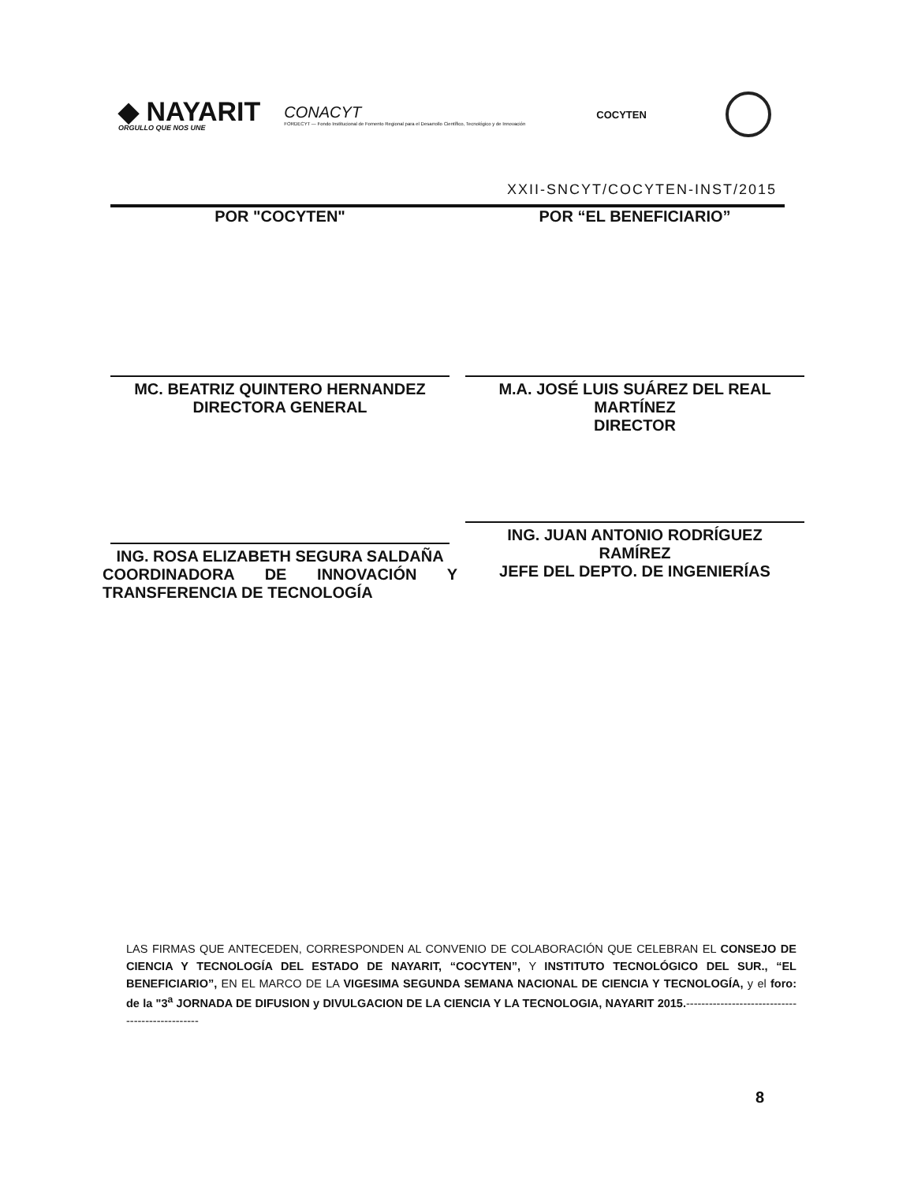◆ NAYARIT
ORGULLO QUE NOS UNE
CONACYT
FORDECYT — Fondo Institucional de Fomento Regional para el Desarrollo Científico, Tecnológico y de Innovación
COCYTEN
XXII-SNCYT/COCYTEN-INST/2015
POR "COCYTEN"
MC. BEATRIZ QUINTERO HERNANDEZ
DIRECTORA GENERAL
ING. ROSA ELIZABETH SEGURA SALDAÑA
COORDINADORA DE INNOVACIÓN Y
TRANSFERENCIA DE TECNOLOGÍA
POR “EL BENEFICIARIO”
M.A. JOSÉ LUIS SUÁREZ DEL REAL
MARTÍNEZ
DIRECTOR
ING. JUAN ANTONIO RODRÍGUEZ
RAMÍREZ
JEFE DEL DEPTO. DE INGENIERÍAS
LAS FIRMAS QUE ANTECEDEN, CORRESPONDEN AL CONVENIO DE COLABORACIÓN QUE CELEBRAN EL CONSEJO DE CIENCIA Y TECNOLOGÍA DEL ESTADO DE NAYARIT, “COCYTEN”, Y INSTITUTO TECNOLÓGICO DEL SUR., “EL BENEFICIARIO”, EN EL MARCO DE LA VIGESIMA SEGUNDA SEMANA NACIONAL DE CIENCIA Y TECNOLOGÍA, y el foro: de la "3<sup>a</sup> JORNADA DE DIFUSION y DIVULGACION DE LA CIENCIA Y LA TECNOLOGIA, NAYARIT 2015.------------------------------------------------
8